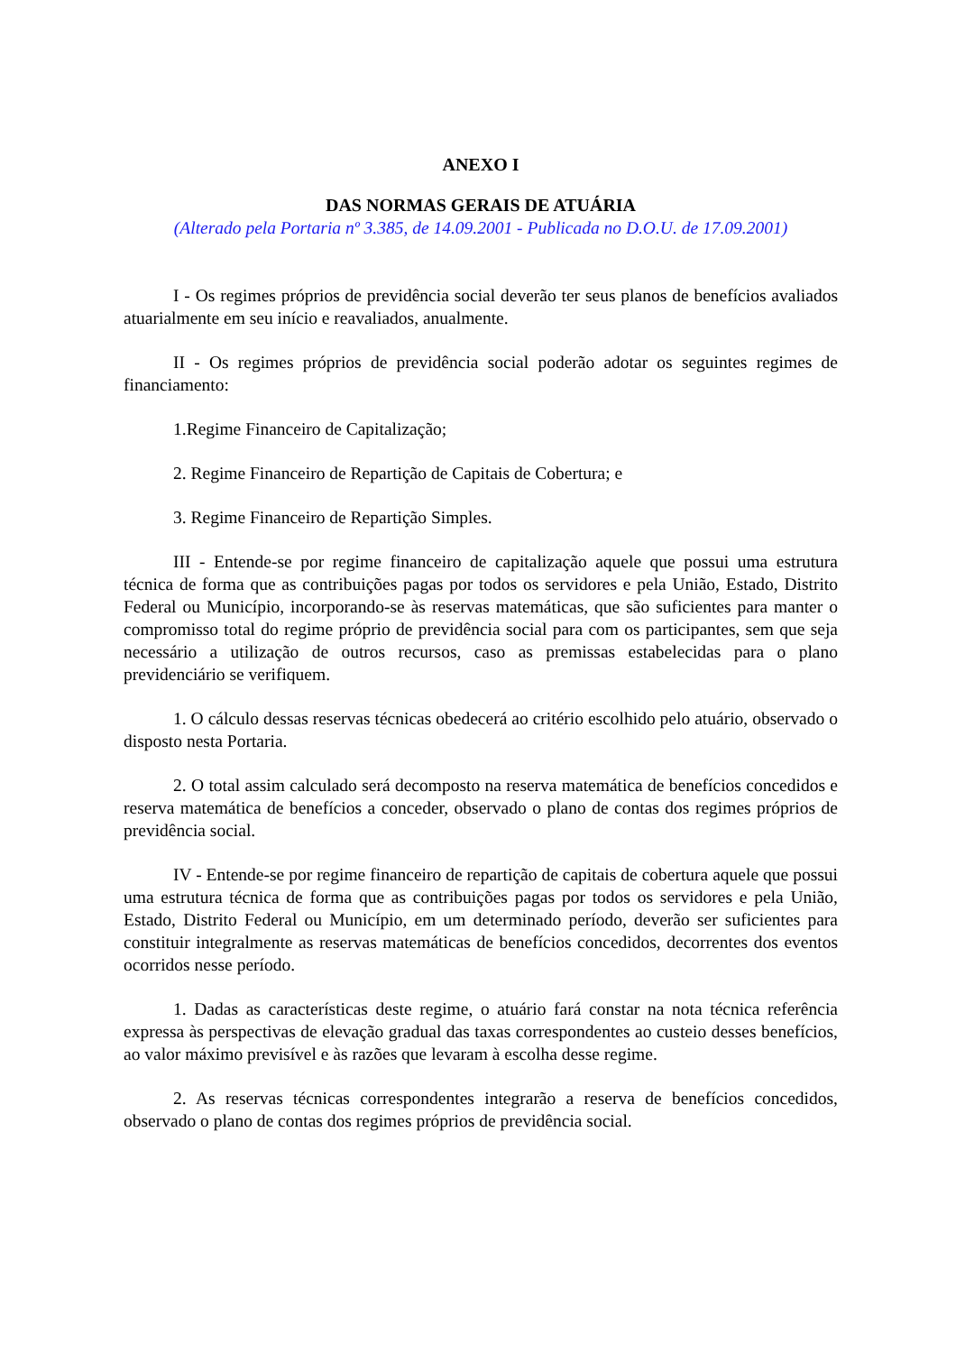ANEXO I
DAS NORMAS GERAIS DE ATUÁRIA
(Alterado pela Portaria nº 3.385, de 14.09.2001 - Publicada no D.O.U. de 17.09.2001)
I - Os regimes próprios de previdência social deverão ter seus planos de benefícios avaliados atuarialmente em seu início e reavaliados, anualmente.
II - Os regimes próprios de previdência social poderão adotar os seguintes regimes de financiamento:
1.Regime Financeiro de Capitalização;
2. Regime Financeiro de Repartição de Capitais de Cobertura; e
3. Regime Financeiro de Repartição Simples.
III - Entende-se por regime financeiro de capitalização aquele que possui uma estrutura técnica de forma que as contribuições pagas por todos os servidores e pela União, Estado, Distrito Federal ou Município, incorporando-se às reservas matemáticas, que são suficientes para manter o compromisso total do regime próprio de previdência social para com os participantes, sem que seja necessário a utilização de outros recursos, caso as premissas estabelecidas para o plano previdenciário se verifiquem.
1. O cálculo dessas reservas técnicas obedecerá ao critério escolhido pelo atuário, observado o disposto nesta Portaria.
2. O total assim calculado será decomposto na reserva matemática de benefícios concedidos e reserva matemática de benefícios a conceder, observado o plano de contas dos regimes próprios de previdência social.
IV - Entende-se por regime financeiro de repartição de capitais de cobertura aquele que possui uma estrutura técnica de forma que as contribuições pagas por todos os servidores e pela União, Estado, Distrito Federal ou Município, em um determinado período, deverão ser suficientes para constituir integralmente as reservas matemáticas de benefícios concedidos, decorrentes dos eventos ocorridos nesse período.
1. Dadas as características deste regime, o atuário fará constar na nota técnica referência expressa às perspectivas de elevação gradual das taxas correspondentes ao custeio desses benefícios, ao valor máximo previsível e às razões que levaram à escolha desse regime.
2. As reservas técnicas correspondentes integrarão a reserva de benefícios concedidos, observado o plano de contas dos regimes próprios de previdência social.